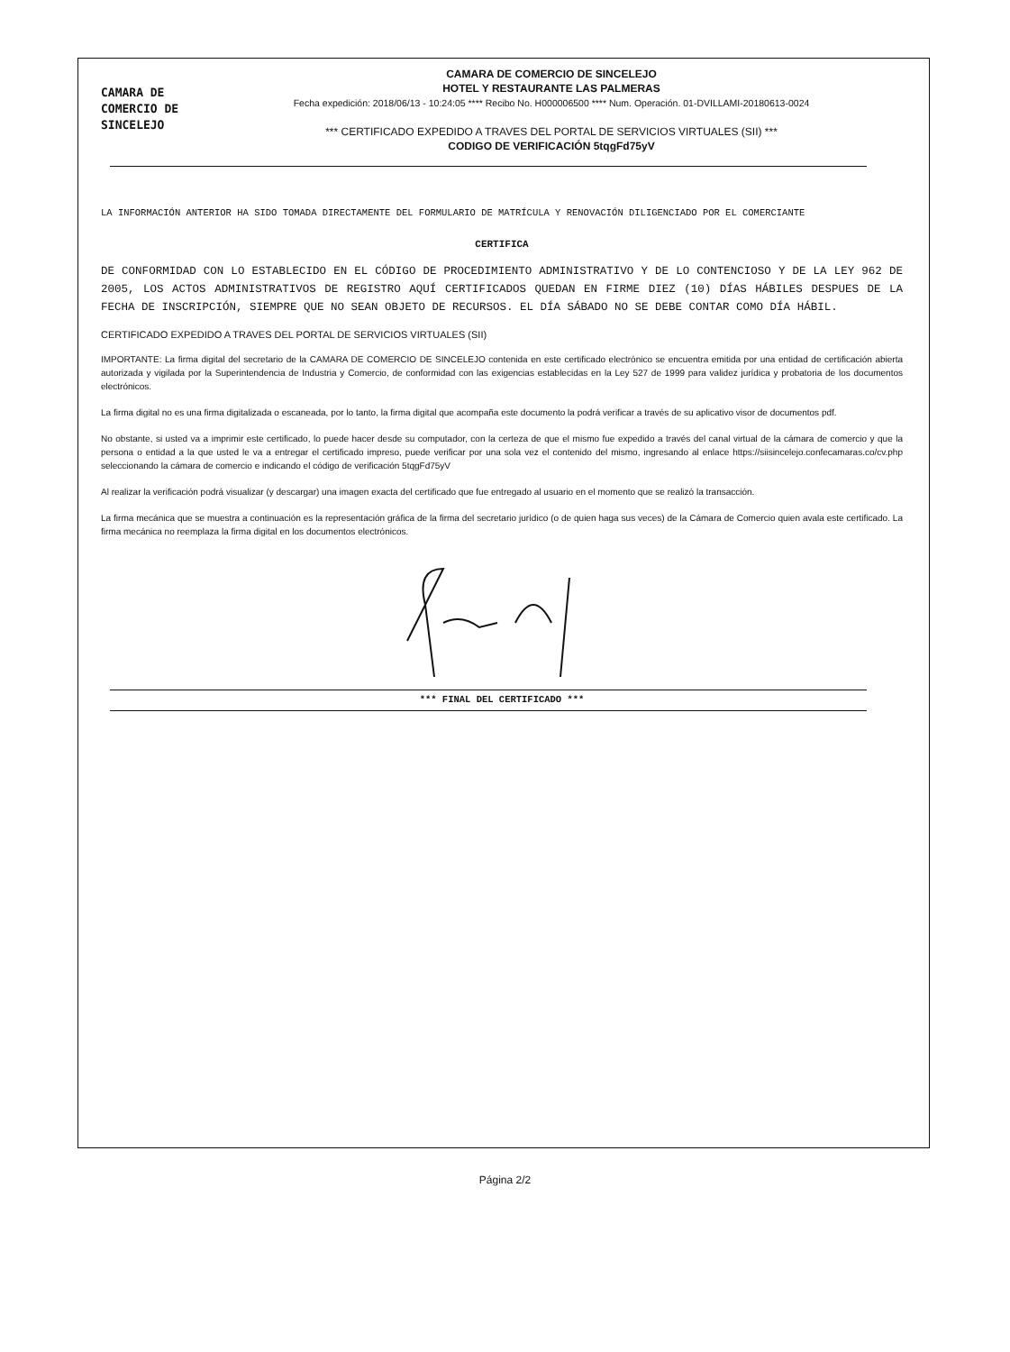CAMARA DE
COMERCIO DE
SINCELEJO
CAMARA DE COMERCIO DE SINCELEJO
HOTEL Y RESTAURANTE LAS PALMERAS
Fecha expedición: 2018/06/13 - 10:24:05 **** Recibo No. H000006500 **** Num. Operación. 01-DVILLAMI-20180613-0024
*** CERTIFICADO EXPEDIDO A TRAVES DEL PORTAL DE SERVICIOS VIRTUALES (SII) ***
CODIGO DE VERIFICACIÓN 5tqgFd75yV
LA INFORMACIÓN ANTERIOR HA SIDO TOMADA DIRECTAMENTE DEL FORMULARIO DE MATRÍCULA Y RENOVACIÓN DILIGENCIADO POR EL COMERCIANTE
CERTIFICA
DE CONFORMIDAD CON LO ESTABLECIDO EN EL CÓDIGO DE PROCEDIMIENTO ADMINISTRATIVO Y DE LO CONTENCIOSO Y DE LA LEY 962 DE 2005, LOS ACTOS ADMINISTRATIVOS DE REGISTRO AQUÍ CERTIFICADOS QUEDAN EN FIRME DIEZ (10) DÍAS HÁBILES DESPUES DE LA FECHA DE INSCRIPCIÓN, SIEMPRE QUE NO SEAN OBJETO DE RECURSOS. EL DÍA SÁBADO NO SE DEBE CONTAR COMO DÍA HÁBIL.
CERTIFICADO EXPEDIDO A TRAVES DEL PORTAL DE SERVICIOS VIRTUALES (SII)
IMPORTANTE: La firma digital del secretario de la CAMARA DE COMERCIO DE SINCELEJO contenida en este certificado electrónico se encuentra emitida por una entidad de certificación abierta autorizada y vigilada por la Superintendencia de Industria y Comercio, de conformidad con las exigencias establecidas en la Ley 527 de 1999 para validez jurídica y probatoria de los documentos electrónicos.
La firma digital no es una firma digitalizada o escaneada, por lo tanto, la firma digital que acompaña este documento la podrá verificar a través de su aplicativo visor de documentos pdf.
No obstante, si usted va a imprimir este certificado, lo puede hacer desde su computador, con la certeza de que el mismo fue expedido a través del canal virtual de la cámara de comercio y que la persona o entidad a la que usted le va a entregar el certificado impreso, puede verificar por una sola vez el contenido del mismo, ingresando al enlace https://siisincelejo.confecamaras.co/cv.php seleccionando la cámara de comercio e indicando el código de verificación 5tqgFd75yV
Al realizar la verificación podrá visualizar (y descargar) una imagen exacta del certificado que fue entregado al usuario en el momento que se realizó la transacción.
La firma mecánica que se muestra a continuación es la representación gráfica de la firma del secretario jurídico (o de quien haga sus veces) de la Cámara de Comercio quien avala este certificado. La firma mecánica no reemplaza la firma digital en los documentos electrónicos.
*** FINAL DEL CERTIFICADO ***
Página 2/2